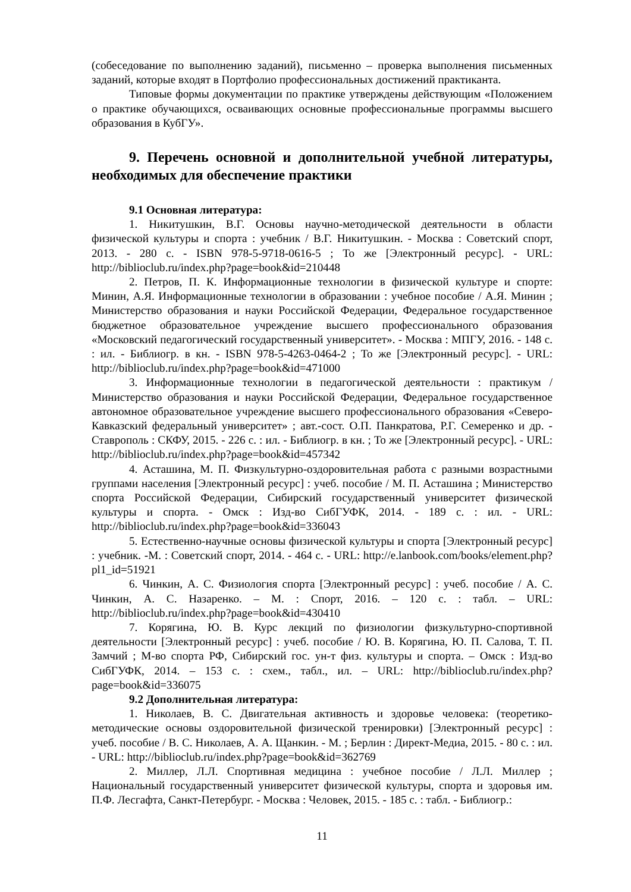(собеседование по выполнению заданий), письменно – проверка выполнения письменных заданий, которые входят в Портфолио профессиональных достижений практиканта.
Типовые формы документации по практике утверждены действующим «Положением о практике обучающихся, осваивающих основные профессиональные программы высшего образования в КубГУ».
9. Перечень основной и дополнительной учебной литературы, необходимых для обеспечение практики
9.1 Основная литература:
1. Никитушкин, В.Г. Основы научно-методической деятельности в области физической культуры и спорта : учебник / В.Г. Никитушкин. - Москва : Советский спорт, 2013. - 280 с. - ISBN 978-5-9718-0616-5 ; То же [Электронный ресурс]. - URL: http://biblioclub.ru/index.php?page=book&id=210448
2. Петров, П. К. Информационные технологии в физической культуре и спорте: Минин, А.Я. Информационные технологии в образовании : учебное пособие / А.Я. Минин ; Министерство образования и науки Российской Федерации, Федеральное государственное бюджетное образовательное учреждение высшего профессионального образования «Московский педагогический государственный университет». - Москва : МПГУ, 2016. - 148 с. : ил. - Библиогр. в кн. - ISBN 978-5-4263-0464-2 ; То же [Электронный ресурс]. - URL: http://biblioclub.ru/index.php?page=book&id=471000
3. Информационные технологии в педагогической деятельности : практикум / Министерство образования и науки Российской Федерации, Федеральное государственное автономное образовательное учреждение высшего профессионального образования «Северо-Кавказский федеральный университет» ; авт.-сост. О.П. Панкратова, Р.Г. Семеренко и др. - Ставрополь : СКФУ, 2015. - 226 с. : ил. - Библиогр. в кн. ; То же [Электронный ресурс]. - URL: http://biblioclub.ru/index.php?page=book&id=457342
4. Асташина, М. П. Физкультурно-оздоровительная работа с разными возрастными группами населения [Электронный ресурс] : учеб. пособие / М. П. Асташина ; Министерство спорта Российской Федерации, Сибирский государственный университет физической культуры и спорта. - Омск : Изд-во СибГУФК, 2014. - 189 с. : ил. - URL: http://biblioclub.ru/index.php?page=book&id=336043
5. Естественно-научные основы физической культуры и спорта [Электронный ресурс] : учебник. -М. : Советский спорт, 2014. - 464 с. - URL: http://e.lanbook.com/books/element.php?pl1_id=51921
6. Чинкин, А. С. Физиология спорта [Электронный ресурс] : учеб. пособие / А. С. Чинкин, А. С. Назаренко. – М. : Спорт, 2016. – 120 с. : табл. – URL: http://biblioclub.ru/index.php?page=book&id=430410
7. Корягина, Ю. В. Курс лекций по физиологии физкультурно-спортивной деятельности [Электронный ресурс] : учеб. пособие / Ю. В. Корягина, Ю. П. Салова, Т. П. Замчий ; М-во спорта РФ, Сибирский гос. ун-т физ. культуры и спорта. – Омск : Изд-во СибГУФК, 2014. – 153 с. : схем., табл., ил. – URL: http://biblioclub.ru/index.php?page=book&id=336075
9.2 Дополнительная литература:
1. Николаев, В. С. Двигательная активность и здоровье человека: (теоретико-методические основы оздоровительной физической тренировки) [Электронный ресурс] : учеб. пособие / В. С. Николаев, А. А. Щанкин. - М. ; Берлин : Директ-Медиа, 2015. - 80 с. : ил. - URL: http://biblioclub.ru/index.php?page=book&id=362769
2. Миллер, Л.Л. Спортивная медицина : учебное пособие / Л.Л. Миллер ; Национальный государственный университет физической культуры, спорта и здоровья им. П.Ф. Лесгафта, Санкт-Петербург. - Москва : Человек, 2015. - 185 с. : табл. - Библиогр.:
11